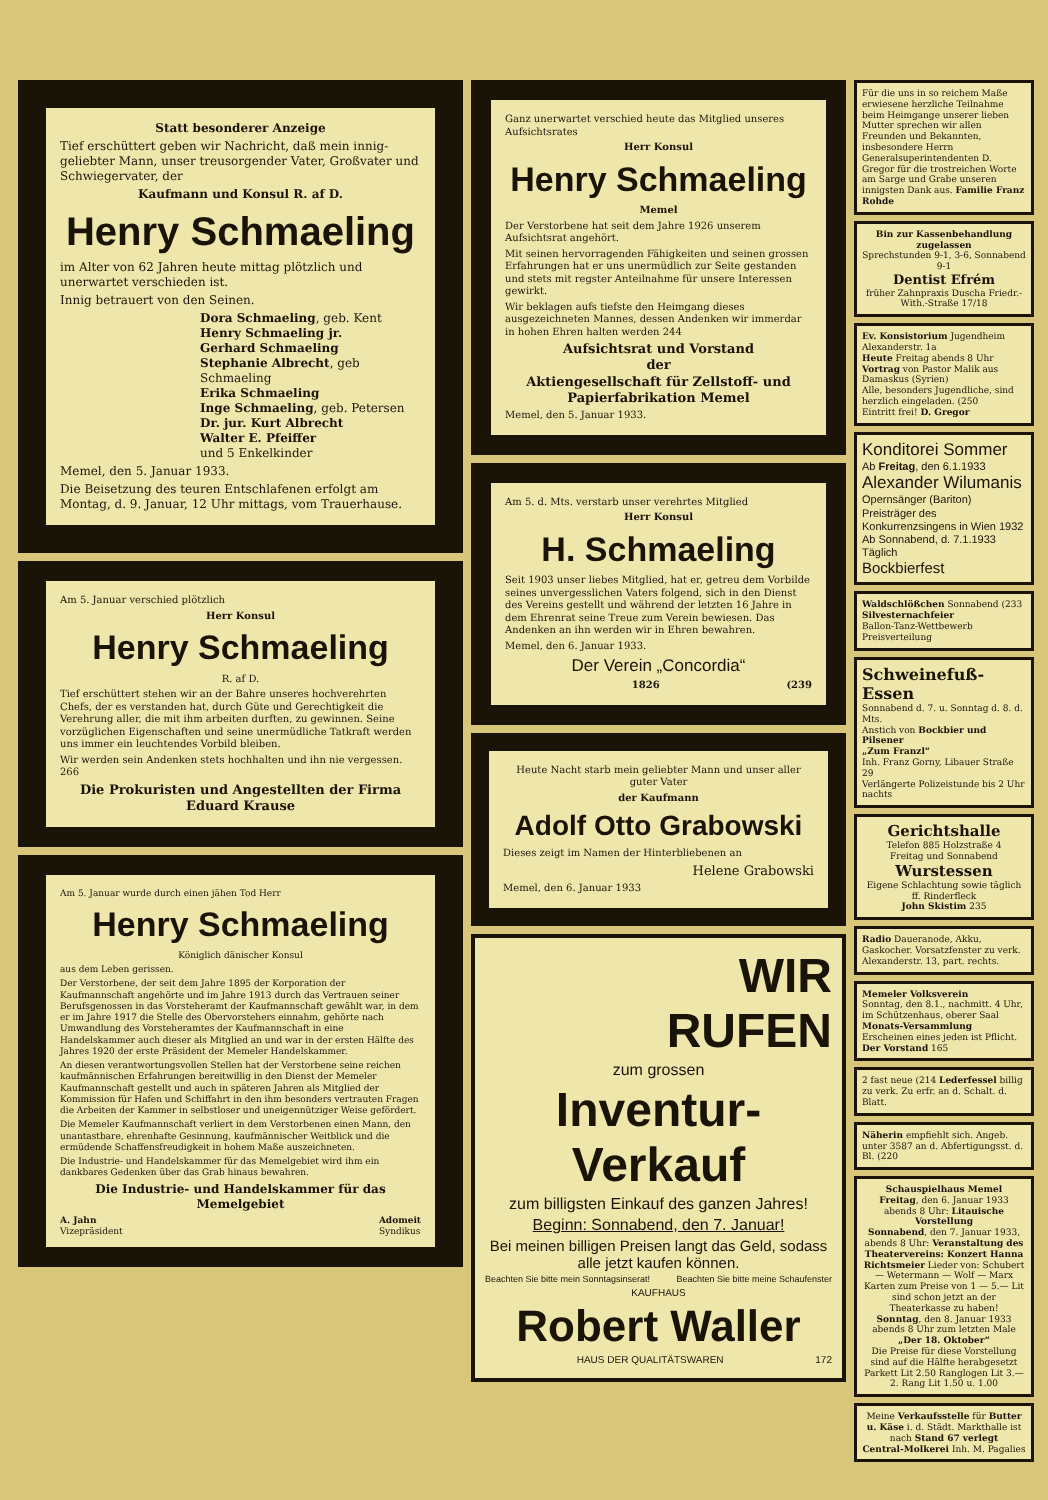Statt besonderer Anzeige
Tief erschüttert geben wir Nachricht, daß mein innig­geliebter Mann, unser treusorgender Vater, Großvater und Schwiegervater, der
Kaufmann und Konsul R. af D.
Henry Schmaeling
im Alter von 62 Jahren heute mittag plötzlich und unerwartet verschieden ist.
Innig betrauert von den Seinen.
Dora Schmaeling, geb. Kent
Henry Schmaeling jr.
Gerhard Schmaeling
Stephanie Albrecht, geb Schmaeling
Erika Schmaeling
Inge Schmaeling, geb. Petersen
Dr. jur. Kurt Albrecht
Walter E. Pfeiffer
und 5 Enkelkinder
Memel, den 5. Januar 1933.
Die Beisetzung des teuren Entschlafenen erfolgt am Montag, d. 9. Januar, 12 Uhr mittags, vom Trauerhause.
Am 5. Januar verschied plötzlich
Herr Konsul
Henry Schmaeling
R. af D.
Tief erschüttert stehen wir an der Bahre unseres hochverehrten Chefs, der es verstanden hat, durch Güte und Gerechtigkeit die Verehrung aller, die mit ihm arbeiten durften, zu gewinnen. Seine vorzüglichen Eigenschaften und seine unermüdliche Tatkraft werden uns immer ein leuchtendes Vorbild bleiben.
Wir werden sein Andenken stets hochhalten und ihn nie vergessen. 266
Die Prokuristen und Angestellten der Firma Eduard Krause
Am 5. Januar wurde durch einen jähen Tod Herr
Henry Schmaeling
Königlich dänischer Konsul
aus dem Leben gerissen.
Der Verstorbene, der seit dem Jahre 1895 der Korporation der Kaufmannschaft angehörte und im Jahre 1913 durch das Vertrauen seiner Berufsgenossen in das Vorsteheramt der Kaufmannschaft gewählt war, in dem er im Jahre 1917 die Stelle des Obervorstehers einnahm, gehörte nach Umwandlung des Vorsteheramtes der Kaufmannschaft in eine Handelskammer auch dieser als Mitglied an und war in der ersten Hälfte des Jahres 1920 der erste Präsident der Memeler Handelskammer.
An diesen verantwortungsvollen Stellen hat der Verstorbene seine reichen kaufmännischen Erfahrungen bereitwillig in den Dienst der Memeler Kaufmannschaft gestellt und auch in späteren Jahren als Mitglied der Kommission für Hafen und Schiffahrt in den ihm besonders vertrauten Fragen die Arbeiten der Kammer in selbstloser und uneigennütziger Weise gefördert.
Die Memeler Kaufmannschaft verliert in dem Verstorbenen einen Mann, den unantastbare, ehrenhafte Gesinnung, kaufmännischer Weitblick und die ermüdende Schaffensfreudigkeit in hohem Maße auszeichneten.
Die Industrie- und Handelskammer für das Memelgebiet wird ihm ein dankbares Gedenken über das Grab hinaus bewahren.
Die Industrie- und Handelskammer für das Memelgebiet
A. Jahn
Vizepräsident Adomeit
Syndikus
Ganz unerwartet verschied heute das Mitglied unseres Aufsichtsrates
Herr Konsul
Henry Schmaeling
Memel
Der Verstorbene hat seit dem Jahre 1926 unserem Aufsichtsrat angehört.
Mit seinen hervorragenden Fähigkeiten und seinen grossen Erfahrungen hat er uns unermüdlich zur Seite gestanden und stets mit regster Anteilnahme für unsere Interessen gewirkt.
Wir beklagen aufs tiefste den Heimgang dieses ausgezeichneten Mannes, dessen Andenken wir immerdar in hohen Ehren halten werden 244
Aufsichtsrat und Vorstand
der
Aktiengesellschaft für Zellstoff- und Papierfabrikation Memel
Memel, den 5. Januar 1933.
Am 5. d. Mts. verstarb unser verehrtes Mitglied
Herr Konsul
H. Schmaeling
Seit 1903 unser liebes Mitglied, hat er, getreu dem Vorbilde seines unvergesslichen Vaters folgend, sich in den Dienst des Vereins gestellt und während der letzten 16 Jahre in dem Ehrenrat seine Treue zum Verein bewiesen. Das Andenken an ihn werden wir in Ehren bewahren.
Memel, den 6. Januar 1933.
Der Verein „Concordia“
1826 (239
Heute Nacht starb mein geliebter Mann und unser aller guter Vater
der Kaufmann
Adolf Otto Grabowski
Dieses zeigt im Namen der Hinterbliebenen an
Helene Grabowski
Memel, den 6. Januar 1933
WIR
RUFEN
zum grossen
Inventur-Verkauf
zum billigsten Einkauf des ganzen Jahres!
Beginn: Sonnabend, den 7. Januar!
Bei meinen billigen Preisen langt das Geld, sodass alle jetzt kaufen können.
Beachten Sie bitte mein Sonntagsinserat! Beachten Sie bitte meine Schaufenster
KAUFHAUS
Robert Waller
HAUS DER QUALITÄTSWAREN 172
Für die uns in so reichem Maße erwiesene herzliche Teilnahme beim Heimgange unserer lieben Mutter sprechen wir allen Freunden und Bekannten, insbesondere Herrn Generalsuperintendenten D. Gregor für die trostreichen Worte am Sarge und Grabe unseren innigsten Dank aus. Familie Franz Rohde
Bin zur Kassenbehandlung zugelassen
Sprechstunden 9-1, 3-6, Sonnabend 9-1
Dentist Efrém
früher Zahnpraxis Duscha Friedr.-With.-Straße 17/18
Ev. Konsistorium Jugendheim Alexanderstr. 1a
Heute Freitag abends 8 Uhr Vortrag von Pastor Malik aus Damaskus (Syrien)
Alle, besonders Jugendliche, sind herzlich eingeladen. (250
Eintritt frei! D. Gregor
Konditorei Sommer
Ab Freitag, den 6.1.1933
Alexander Wilumanis
Opernsänger (Bariton)
Preisträger des Konkurrenzsingens in Wien 1932
Ab Sonnabend, d. 7.1.1933 Täglich
Bockbierfest
Waldschlößchen Sonnabend (233
Silvesternachfeier
Ballon-Tanz-Wettbewerb
Preisverteilung
Schweinefuß-Essen
Sonnabend d. 7. u. Sonntag d. 8. d. Mts.
Anstich von Bockbier und Pilsener
„Zum Franzl“
Inh. Franz Gorny, Libauer Straße 29
Verlängerte Polizeistunde bis 2 Uhr nachts
Gerichtshalle
Telefon 885 Holzstraße 4
Freitag und Sonnabend
Wurstessen
Eigene Schlachtung sowie täglich ff. Rinderfleck
John Skistim 235
Radio Daueranode, Akku, Gaskocher. Vorsatzfenster zu verk. Alexanderstr. 13, part. rechts.
Memeler Volksverein
Sonntag, den 8.1., nachmitt. 4 Uhr, im Schützenhaus, oberer Saal
Monats-Versammlung
Erscheinen eines jeden ist Pflicht.
Der Vorstand 165
2 fast neue (214 Lederfessel billig zu verk. Zu erfr. an d. Schalt. d. Blatt.
Näherin empfiehlt sich. Angeb. unter 3587 an d. Abfertigungsst. d. Bl. (220
Schauspielhaus Memel
Freitag, den 6. Januar 1933 abends 8 Uhr: Litauische Vorstellung
Sonnabend, den 7. Januar 1933, abends 8 Uhr: Veranstaltung des Theatervereins: Konzert Hanna Richtsmeier Lieder von: Schubert — Wetermann — Wolf — Marx
Karten zum Preise von 1 — 5.— Lit sind schon jetzt an der Theaterkasse zu haben!
Sonntag, den 8. Januar 1933 abends 8 Uhr zum letzten Male „Der 18. Oktober“
Die Preise für diese Vorstellung sind auf die Hälfte herabgesetzt
Parkett Lit 2.50 Ranglogen Lit 3.— 2. Rang Lit 1.50 u. 1.00
Meine Verkaufsstelle für Butter u. Käse i. d. Städt. Markthalle ist nach Stand 67 verlegt
Central-Molkerei Inh. M. Pagalies